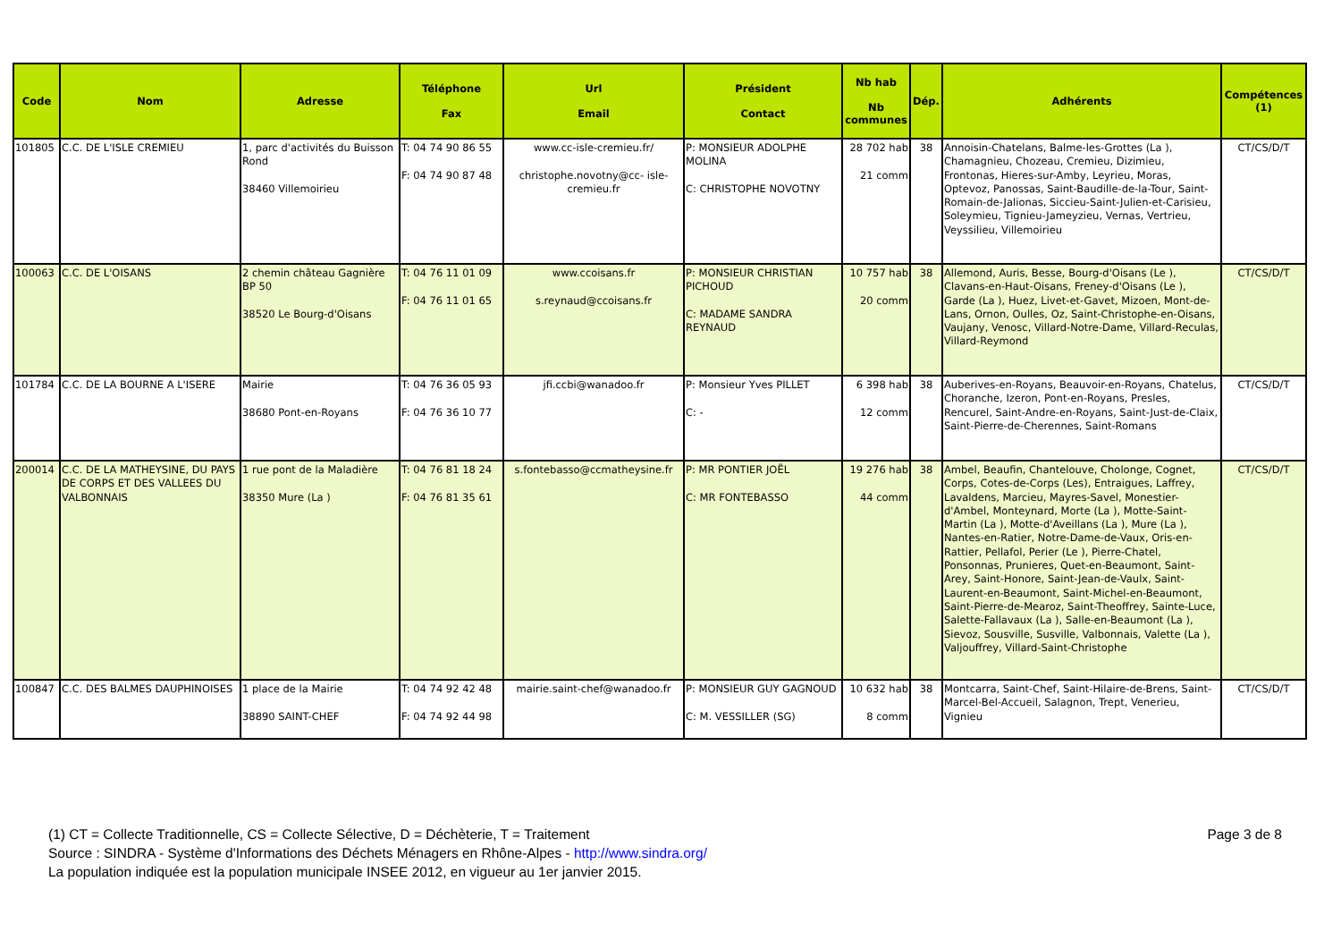| Code | Nom | Adresse | Téléphone Fax | Url Email | Président Contact | Nb hab Nb communes | Dép. | Adhérents | Compétences (1) |
| --- | --- | --- | --- | --- | --- | --- | --- | --- | --- |
| 101805 | C.C. DE L'ISLE CREMIEU | 1, parc d'activités du Buisson Rond 38460 Villemoirieu | T: 04 74 90 86 55 F: 04 74 90 87 48 | www.cc-isle-cremieu.fr/ christophe.novotny@cc- isle-cremieu.fr | P: MONSIEUR ADOLPHE MOLINA C: CHRISTOPHE NOVOTNY | 28 702 hab 21 comm | 38 | Annoisin-Chatelans, Balme-les-Grottes (La ), Chamagnieu, Chozeau, Cremieu, Dizimieu, Frontonas, Hieres-sur-Amby, Leyrieu, Moras, Optevoz, Panossas, Saint-Baudille-de-la-Tour, Saint-Romain-de-Jalionas, Siccieu-Saint-Julien-et-Carisieu, Soleymieu, Tignieu-Jameyzieu, Vernas, Vertrieu, Veyssilieu, Villemoirieu | CT/CS/D/T |
| 100063 | C.C. DE L'OISANS | 2 chemin château Gagnière BP 50 38520 Le Bourg-d'Oisans | T: 04 76 11 01 09 F: 04 76 11 01 65 | www.ccoisans.fr s.reynaud@ccoisans.fr | P: MONSIEUR CHRISTIAN PICHOUD C: MADAME SANDRA REYNAUD | 10 757 hab 20 comm | 38 | Allemond, Auris, Besse, Bourg-d'Oisans (Le ), Clavans-en-Haut-Oisans, Freney-d'Oisans (Le ), Garde (La ), Huez, Livet-et-Gavet, Mizoen, Mont-de-Lans, Ornon, Oulles, Oz, Saint-Christophe-en-Oisans, Vaujany, Venosc, Villard-Notre-Dame, Villard-Reculas, Villard-Reymond | CT/CS/D/T |
| 101784 | C.C. DE LA BOURNE A L'ISERE | Mairie 38680 Pont-en-Royans | T: 04 76 36 05 93 F: 04 76 36 10 77 | jfi.ccbi@wanadoo.fr | P: Monsieur Yves PILLET C: - | 6 398 hab 12 comm | 38 | Auberives-en-Royans, Beauvoir-en-Royans, Chatelus, Choranche, Izeron, Pont-en-Royans, Presles, Rencurel, Saint-Andre-en-Royans, Saint-Just-de-Claix, Saint-Pierre-de-Cherennes, Saint-Romans | CT/CS/D/T |
| 200014 | C.C. DE LA MATHEYSINE, DU PAYS DE CORPS ET DES VALLEES DU VALBONNAIS | 1 rue pont de la Maladière 38350 Mure (La ) | T: 04 76 81 18 24 F: 04 76 81 35 61 | s.fontebasso@ccmatheysine.fr | P: MR PONTIER JOËL C: MR FONTEBASSO | 19 276 hab 44 comm | 38 | Ambel, Beaufin, Chantelouve, Cholonge, Cognet, Corps, Cotes-de-Corps (Les), Entraigues, Laffrey, Lavaldens, Marcieu, Mayres-Savel, Monestier-d'Ambel, Monteynard, Morte (La ), Motte-Saint-Martin (La ), Motte-d'Aveillans (La ), Mure (La ), Nantes-en-Ratier, Notre-Dame-de-Vaux, Oris-en-Rattier, Pellafol, Perier (Le ), Pierre-Chatel, Ponsonnas, Prunieres, Quet-en-Beaumont, Saint-Arey, Saint-Honore, Saint-Jean-de-Vaulx, Saint-Laurent-en-Beaumont, Saint-Michel-en-Beaumont, Saint-Pierre-de-Mearoz, Saint-Theoffrey, Sainte-Luce, Salette-Fallavaux (La ), Salle-en-Beaumont (La ), Sievoz, Sousville, Susville, Valbonnais, Valette (La ), Valjouffrey, Villard-Saint-Christophe | CT/CS/D/T |
| 100847 | C.C. DES BALMES DAUPHINOISES | 1 place de la Mairie 38890 SAINT-CHEF | T: 04 74 92 42 48 F: 04 74 92 44 98 | mairie.saint-chef@wanadoo.fr | P: MONSIEUR GUY GAGNOUD C: M. VESSILLER (SG) | 10 632 hab 8 comm | 38 | Montcarra, Saint-Chef, Saint-Hilaire-de-Brens, Saint-Marcel-Bel-Accueil, Salagnon, Trept, Venerieu, Vignieu | CT/CS/D/T |
(1) CT = Collecte Traditionnelle, CS = Collecte Sélective, D = Déchèterie, T = Traitement Page 3 de 8
Source : SINDRA - Système d'Informations des Déchets Ménagers en Rhône-Alpes - http://www.sindra.org/
La population indiquée est la population municipale INSEE 2012, en vigueur au 1er janvier 2015.